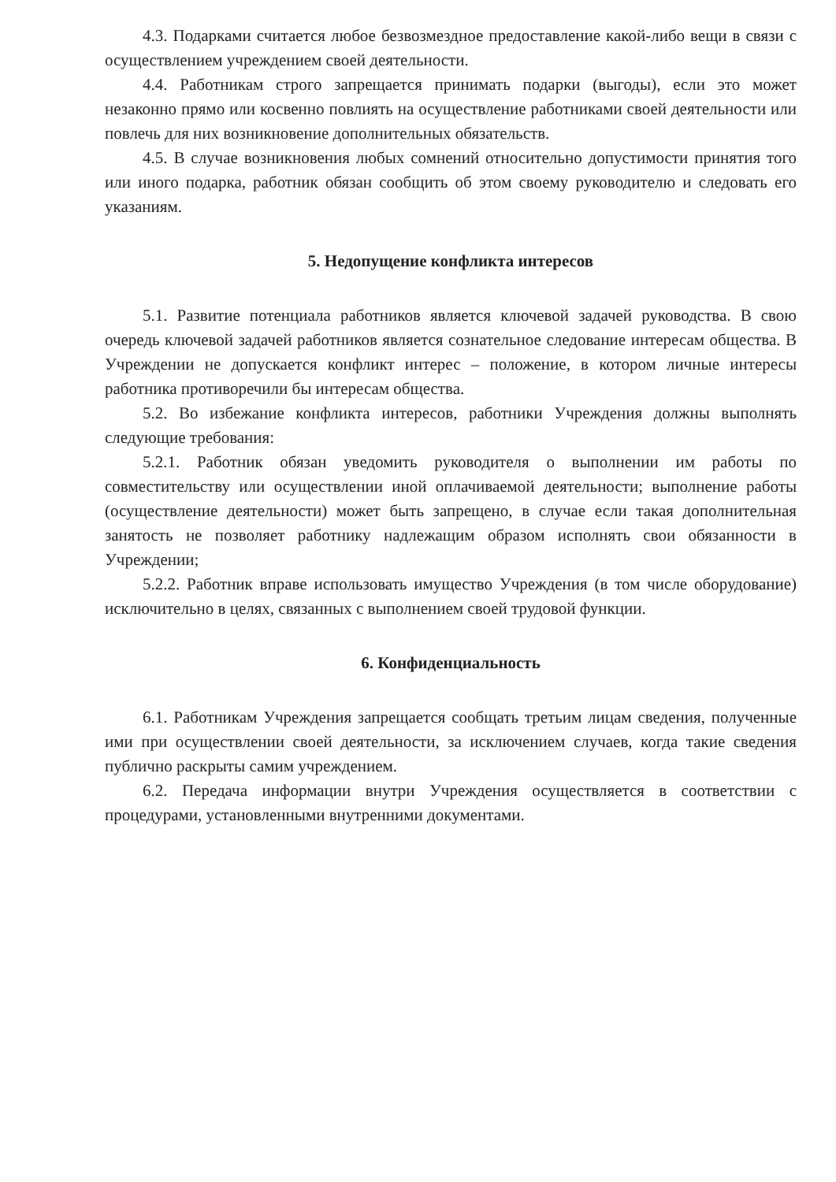4.3. Подарками считается любое безвозмездное предоставление какой-либо вещи в связи с осуществлением учреждением своей деятельности.
4.4. Работникам строго запрещается принимать подарки (выгоды), если это может незаконно прямо или косвенно повлиять на осуществление работниками своей деятельности или повлечь для них возникновение дополнительных обязательств.
4.5. В случае возникновения любых сомнений относительно допустимости принятия того или иного подарка, работник обязан сообщить об этом своему руководителю и следовать его указаниям.
5. Недопущение конфликта интересов
5.1. Развитие потенциала работников является ключевой задачей руководства. В свою очередь ключевой задачей работников является сознательное следование интересам общества. В Учреждении не допускается конфликт интерес – положение, в котором личные интересы работника противоречили бы интересам общества.
5.2. Во избежание конфликта интересов, работники Учреждения должны выполнять следующие требования:
5.2.1. Работник обязан уведомить руководителя о выполнении им работы по совместительству или осуществлении иной оплачиваемой деятельности; выполнение работы (осуществление деятельности) может быть запрещено, в случае если такая дополнительная занятость не позволяет работнику надлежащим образом исполнять свои обязанности в Учреждении;
5.2.2. Работник вправе использовать имущество Учреждения (в том числе оборудование) исключительно в целях, связанных с выполнением своей трудовой функции.
6. Конфиденциальность
6.1. Работникам Учреждения запрещается сообщать третьим лицам сведения, полученные ими при осуществлении своей деятельности, за исключением случаев, когда такие сведения публично раскрыты самим учреждением.
6.2. Передача информации внутри Учреждения осуществляется в соответствии с процедурами, установленными внутренними документами.